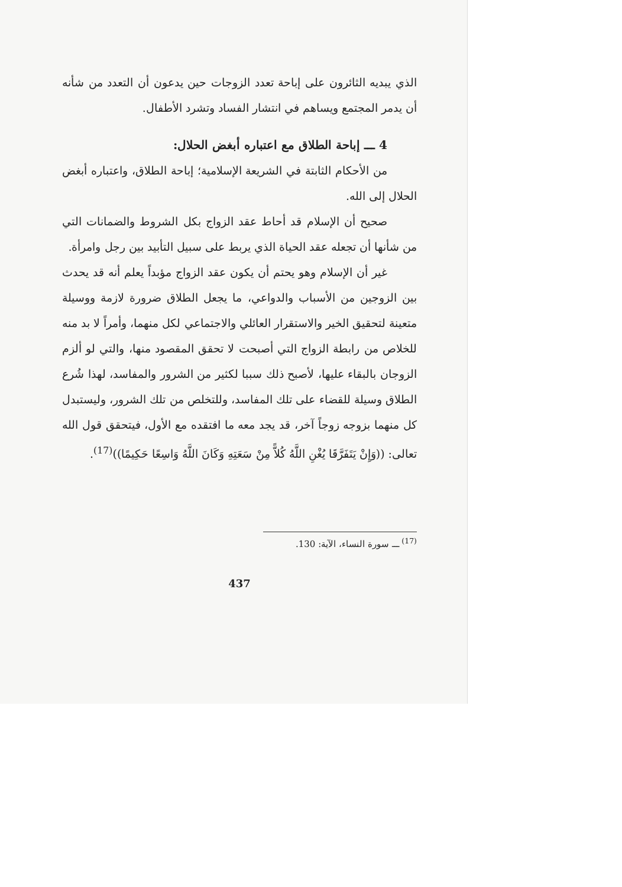الذي يبديه الثائرون على إباحة تعدد الزوجات حين يدعون أن التعدد من شأنه أن يدمر المجتمع ويساهم في انتشار الفساد وتشرد الأطفال.
4 ـــ إباحة الطلاق مع اعتباره أبغض الحلال:
من الأحكام الثابتة في الشريعة الإسلامية؛ إباحة الطلاق، واعتباره أبغض الحلال إلى الله.
صحيح أن الإسلام قد أحاط عقد الزواج بكل الشروط والضمانات التي من شأنها أن تجعله عقد الحياة الذي يربط على سبيل التأبيد بين رجل وامرأة.
غير أن الإسلام وهو يحتم أن يكون عقد الزواج مؤبداً يعلم أنه قد يحدث بين الزوجين من الأسباب والدواعي، ما يجعل الطلاق ضرورة لازمة ووسيلة متعينة لتحقيق الخير والاستقرار العائلي والاجتماعي لكل منهما، وأمراً لا بد منه للخلاص من رابطة الزواج التي أصبحت لا تحقق المقصود منها، والتي لو ألزم الزوجان بالبقاء عليها، لأصبح ذلك سببا لكثير من الشرور والمفاسد، لهذا شُرع الطلاق وسيلة للقضاء على تلك المفاسد، وللتخلص من تلك الشرور، وليستبدل كل منهما بزوجه زوجاً آخر، قد يجد معه ما افتقده مع الأول، فيتحقق قول الله تعالى: ((وَإِنْ يَتَفَرَّقَا يُغْنِ اللَّهُ كُلاًّ مِنْ سَعَتِهِ وَكَانَ اللَّهُ وَاسِعًا حَكِيمًا))<sup>(17)</sup>.
<sup>(17)</sup> ـــ سورة النساء، الآية: 130.
437